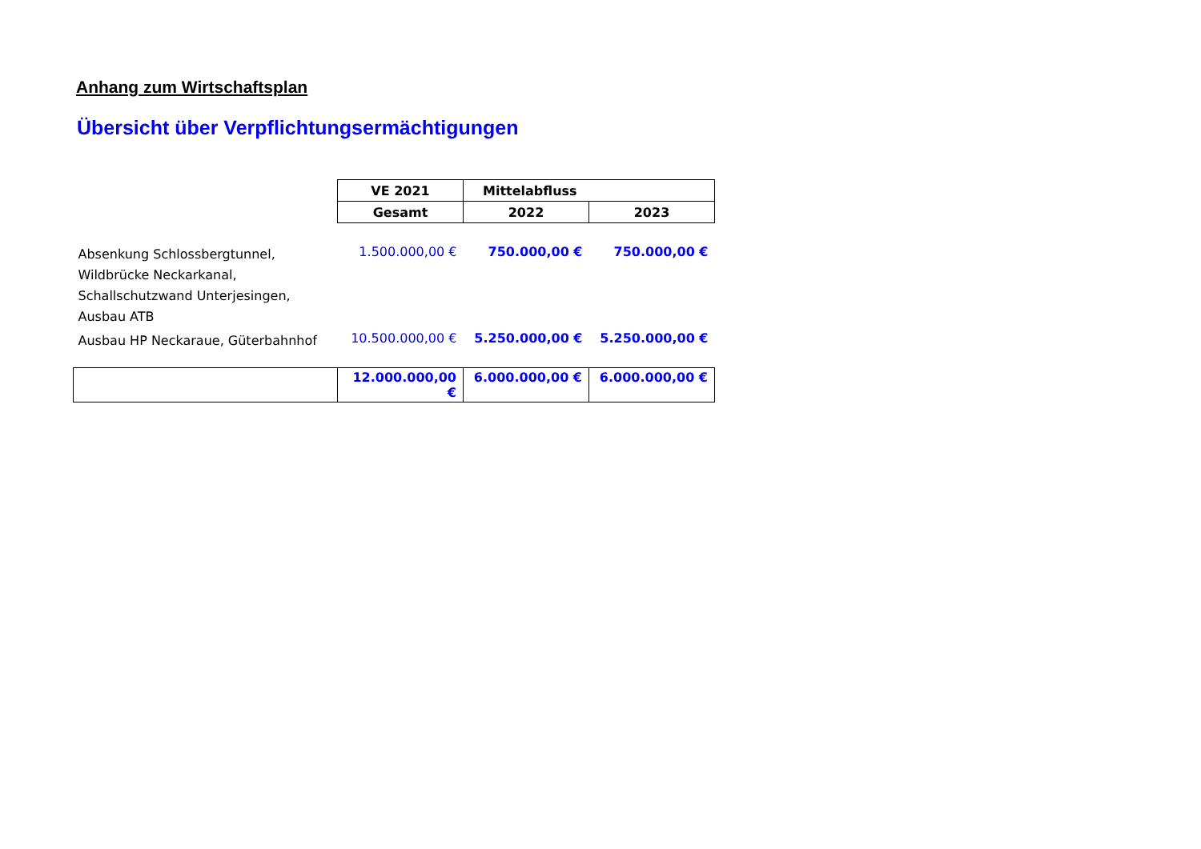Anhang zum Wirtschaftsplan
Übersicht über Verpflichtungsermächtigungen
| | VE 2021 | Mittelabfluss | |
| | Gesamt | 2022 | 2023 |
| Absenkung Schlossbergtunnel, Wildbrücke Neckarkanal, Schallschutzwand Unterjesingen, Ausbau ATB | 1.500.000,00 € | 750.000,00 € | 750.000,00 € |
| Ausbau HP Neckaraue, Güterbahnhof | 10.500.000,00 € | 5.250.000,00 € | 5.250.000,00 € |
| | 12.000.000,00 € | 6.000.000,00 € | 6.000.000,00 € |